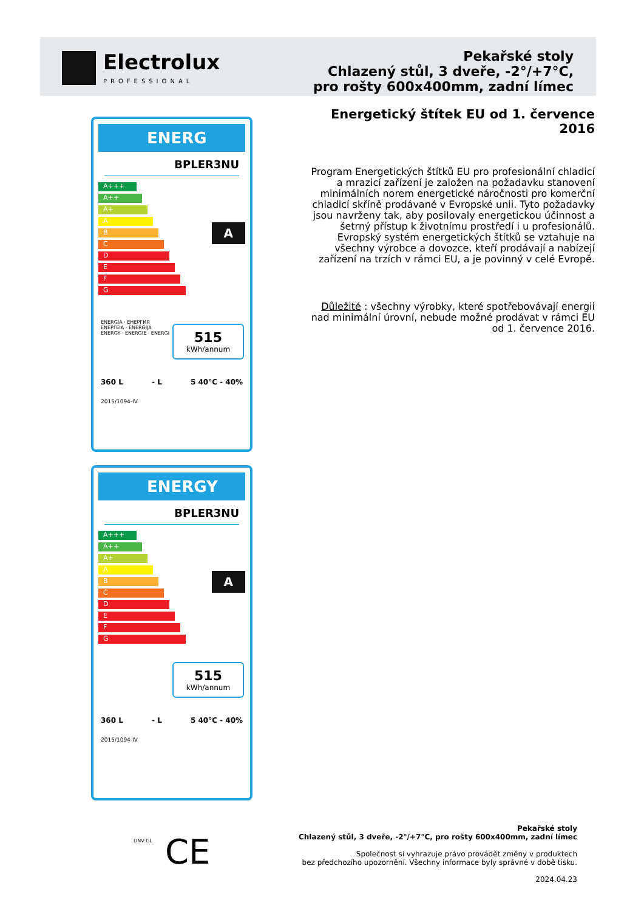Electrolux
PROFESSIONAL
Pekařské stoly
Chlazený stůl, 3 dveře, -2°/+7°C,
pro rošty 600x400mm, zadní límec
Energetický štítek EU od 1. července 2016
Program Energetických štítků EU pro profesionální chladicí a mrazicí zařízení je založen na požadavku stanovení minimálních norem energetické náročnosti pro komerční chladicí skříně prodávané v Evropské unii. Tyto požadavky jsou navrženy tak, aby posilovaly energetickou účinnost a šetrný přístup k životnímu prostředí i u profesionálů. Evropský systém energetických štítků se vztahuje na všechny výrobce a dovozce, kteří prodávají a nabízejí zařízení na trzích v rámci EU, a je povinný v celé Evropě.
Důležité : všechny výrobky, které spotřebovávají energii nad minimální úrovní, nebude možné prodávat v rámci EU od 1. července 2016.
ENERG
BPLER3NU
A+++
A++
A+
A
B
C
D
E
F
G
A
ENERGIA · ЕНЕРГИЯ
ΕΝΕΡΓΕΙΑ · ENERGIJA
ENERGY · ENERGIE · ENERGI
515
kWh/annum
360 L - L 5 40°C - 40%
2015/1094-IV
ENERGY
BPLER3NU
A+++
A++
A+
A
B
C
D
E
F
G
A
515
kWh/annum
360 L - L 5 40°C - 40%
2015/1094-IV
DNV·GL CE
Pekařské stoly
Chlazený stůl, 3 dveře, -2°/+7°C, pro rošty 600x400mm, zadní límec
Společnost si vyhrazuje právo provádět změny v produktech
bez předchozího upozornění. Všechny informace byly správné v době tisku.
2024.04.23